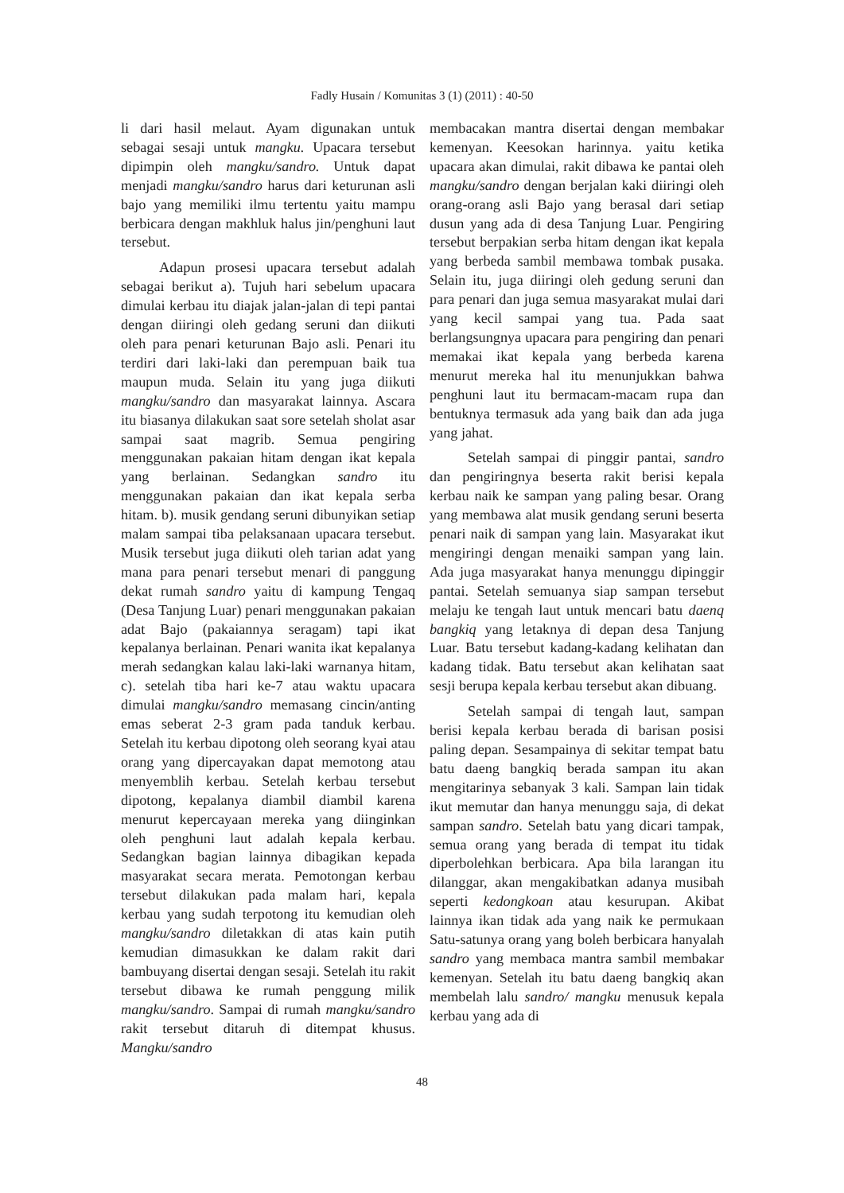Fadly Husain / Komunitas 3 (1) (2011) : 40-50
li dari hasil melaut. Ayam digunakan untuk sebagai sesaji untuk mangku. Upacara tersebut dipimpin oleh mangku/sandro. Untuk dapat menjadi mangku/sandro harus dari keturunan asli bajo yang memiliki ilmu tertentu yaitu mampu berbicara dengan makhluk halus jin/penghuni laut tersebut.
Adapun prosesi upacara tersebut adalah sebagai berikut a). Tujuh hari sebelum upacara dimulai kerbau itu diajak jalan-jalan di tepi pantai dengan diiringi oleh gedang seruni dan diikuti oleh para penari keturunan Bajo asli. Penari itu terdiri dari laki-laki dan perempuan baik tua maupun muda. Selain itu yang juga diikuti mangku/sandro dan masyarakat lainnya. Ascara itu biasanya dilakukan saat sore setelah sholat asar sampai saat magrib. Semua pengiring menggunakan pakaian hitam dengan ikat kepala yang berlainan. Sedangkan sandro itu menggunakan pakaian dan ikat kepala serba hitam. b). musik gendang seruni dibunyikan setiap malam sampai tiba pelaksanaan upacara tersebut. Musik tersebut juga diikuti oleh tarian adat yang mana para penari tersebut menari di panggung dekat rumah sandro yaitu di kampung Tengaq (Desa Tanjung Luar) penari menggunakan pakaian adat Bajo (pakaiannya seragam) tapi ikat kepalanya berlainan. Penari wanita ikat kepalanya merah sedangkan kalau laki-laki warnanya hitam, c). setelah tiba hari ke-7 atau waktu upacara dimulai mangku/sandro memasang cincin/anting emas seberat 2-3 gram pada tanduk kerbau. Setelah itu kerbau dipotong oleh seorang kyai atau orang yang dipercayakan dapat memotong atau menyemblih kerbau. Setelah kerbau tersebut dipotong, kepalanya diambil diambil karena menurut kepercayaan mereka yang diinginkan oleh penghuni laut adalah kepala kerbau. Sedangkan bagian lainnya dibagikan kepada masyarakat secara merata. Pemotongan kerbau tersebut dilakukan pada malam hari, kepala kerbau yang sudah terpotong itu kemudian oleh mangku/sandro diletakkan di atas kain putih kemudian dimasukkan ke dalam rakit dari bambuyang disertai dengan sesaji. Setelah itu rakit tersebut dibawa ke rumah penggung milik mangku/sandro. Sampai di rumah mangku/sandro rakit tersebut ditaruh di ditempat khusus. Mangku/sandro
membacakan mantra disertai dengan membakar kemenyan. Keesokan harinnya. yaitu ketika upacara akan dimulai, rakit dibawa ke pantai oleh mangku/sandro dengan berjalan kaki diiringi oleh orang-orang asli Bajo yang berasal dari setiap dusun yang ada di desa Tanjung Luar. Pengiring tersebut berpakian serba hitam dengan ikat kepala yang berbeda sambil membawa tombak pusaka. Selain itu, juga diiringi oleh gedung seruni dan para penari dan juga semua masyarakat mulai dari yang kecil sampai yang tua. Pada saat berlangsungnya upacara para pengiring dan penari memakai ikat kepala yang berbeda karena menurut mereka hal itu menunjukkan bahwa penghuni laut itu bermacam-macam rupa dan bentuknya termasuk ada yang baik dan ada juga yang jahat.
Setelah sampai di pinggir pantai, sandro dan pengiringnya beserta rakit berisi kepala kerbau naik ke sampan yang paling besar. Orang yang membawa alat musik gendang seruni beserta penari naik di sampan yang lain. Masyarakat ikut mengiringi dengan menaiki sampan yang lain. Ada juga masyarakat hanya menunggu dipinggir pantai. Setelah semuanya siap sampan tersebut melaju ke tengah laut untuk mencari batu daenq bangkiq yang letaknya di depan desa Tanjung Luar. Batu tersebut kadang-kadang kelihatan dan kadang tidak. Batu tersebut akan kelihatan saat sesji berupa kepala kerbau tersebut akan dibuang.
Setelah sampai di tengah laut, sampan berisi kepala kerbau berada di barisan posisi paling depan. Sesampainya di sekitar tempat batu batu daeng bangkiq berada sampan itu akan mengitarinya sebanyak 3 kali. Sampan lain tidak ikut memutar dan hanya menunggu saja, di dekat sampan sandro. Setelah batu yang dicari tampak, semua orang yang berada di tempat itu tidak diperbolehkan berbicara. Apa bila larangan itu dilanggar, akan mengakibatkan adanya musibah seperti kedongkoan atau kesurupan. Akibat lainnya ikan tidak ada yang naik ke permukaan Satu-satunya orang yang boleh berbicara hanyalah sandro yang membaca mantra sambil membakar kemenyan. Setelah itu batu daeng bangkiq akan membelah lalu sandro/ mangku menusuk kepala kerbau yang ada di
48